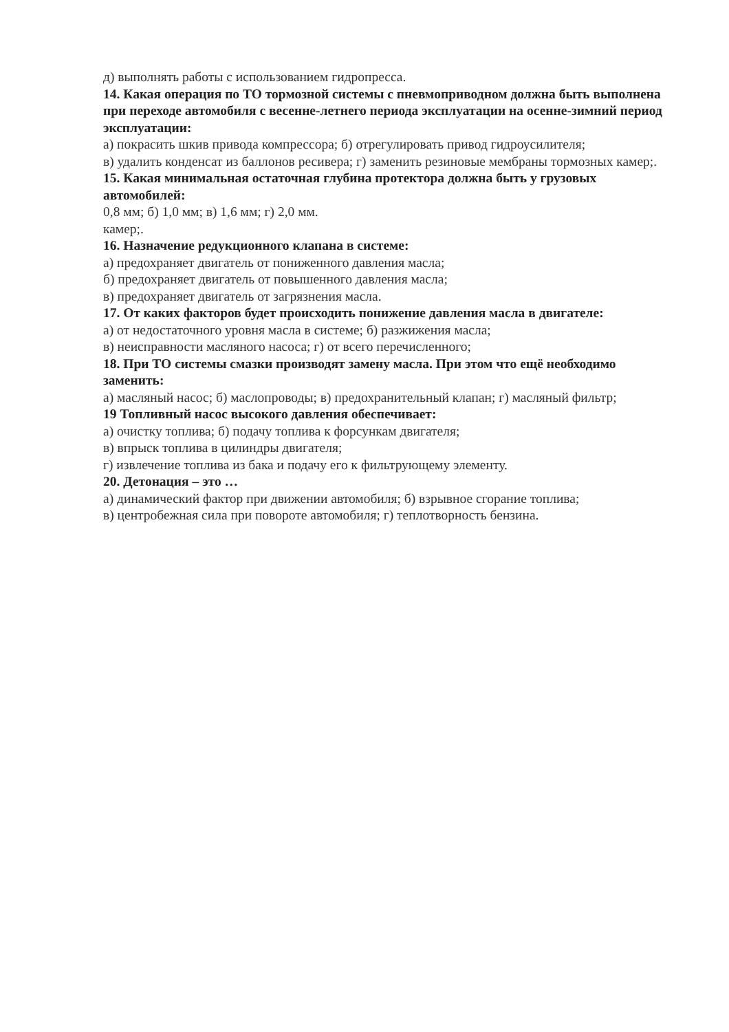д) выполнять работы с использованием гидропресса.
14. Какая операция по ТО тормозной системы с пневмоприводном должна быть выполнена при переходе автомобиля с весенне-летнего периода эксплуатации на осенне-зимний период эксплуатации:
а) покрасить шкив привода компрессора; б) отрегулировать привод гидроусилителя;
в) удалить конденсат из баллонов ресивера; г) заменить резиновые мембраны тормозных камер;.
15. Какая минимальная остаточная глубина протектора должна быть у грузовых автомобилей:
0,8 мм; б) 1,0 мм; в) 1,6 мм; г) 2,0 мм.
камер;.
16. Назначение редукционного клапана в системе:
а) предохраняет двигатель от пониженного давления масла;
б) предохраняет двигатель от повышенного давления масла;
в) предохраняет двигатель от загрязнения масла.
17. От каких факторов будет происходить понижение давления масла в двигателе:
а) от недостаточного уровня масла в системе; б) разжижения масла;
в) неисправности масляного насоса; г) от всего перечисленного;
18. При ТО системы смазки производят замену масла. При этом что ещё необходимо заменить:
а) масляный насос; б) маслопроводы; в) предохранительный клапан; г) масляный фильтр;
19 Топливный насос высокого давления обеспечивает:
а) очистку топлива; б) подачу топлива к форсункам двигателя;
в) впрыск топлива в цилиндры двигателя;
г) извлечение топлива из бака и подачу его к фильтрующему элементу.
20. Детонация – это …
а) динамический фактор при движении автомобиля; б) взрывное сгорание топлива;
в) центробежная сила при повороте автомобиля; г) теплотворность бензина.